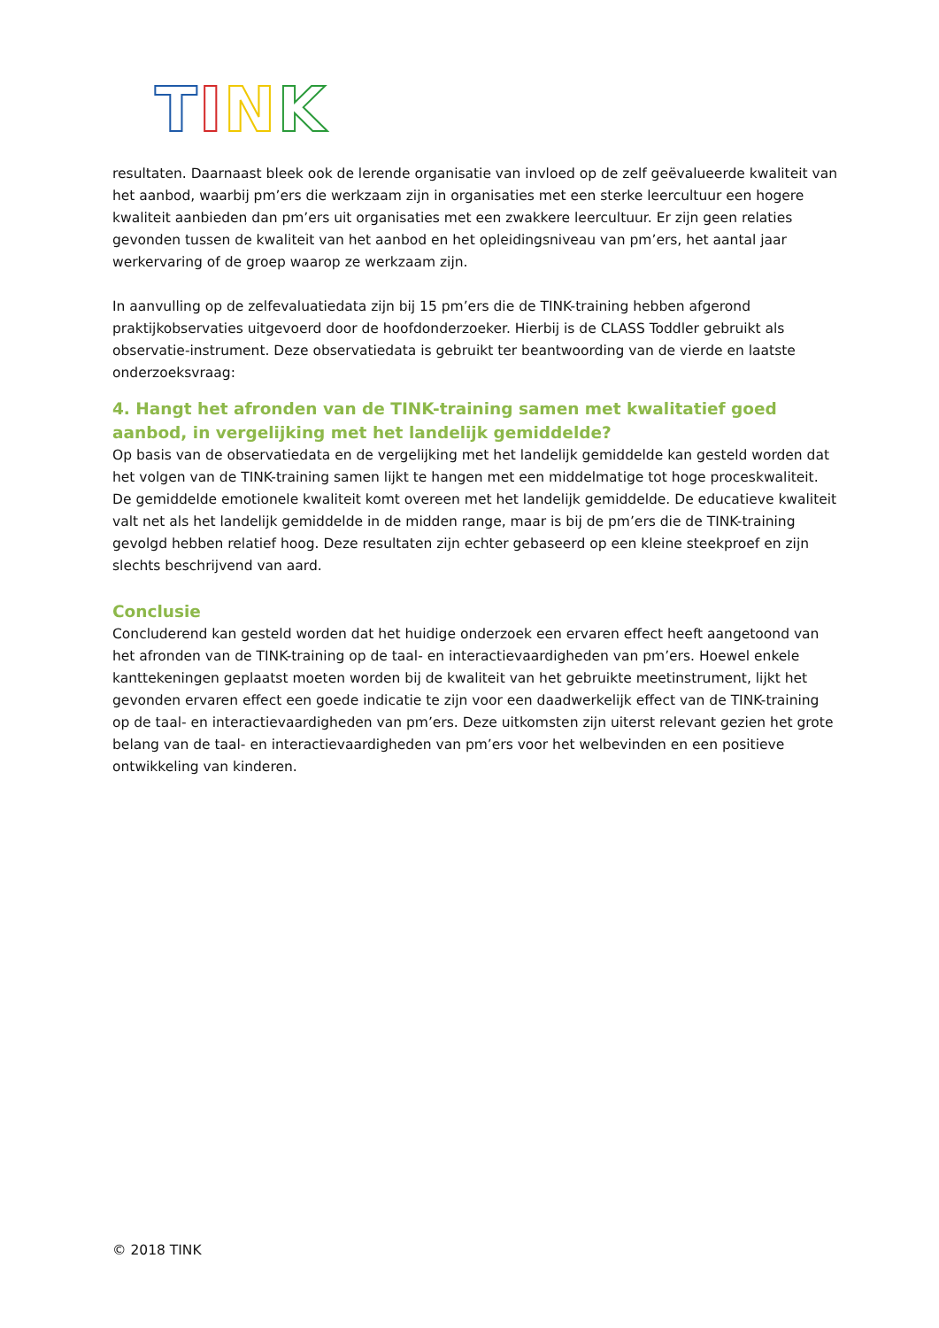TINK
resultaten. Daarnaast bleek ook de lerende organisatie van invloed op de zelf geëvalueerde kwaliteit van het aanbod, waarbij pm’ers die werkzaam zijn in organisaties met een sterke leercultuur een hogere kwaliteit aanbieden dan pm’ers uit organisaties met een zwakkere leercultuur. Er zijn geen relaties gevonden tussen de kwaliteit van het aanbod en het opleidingsniveau van pm’ers, het aantal jaar werkervaring of de groep waarop ze werkzaam zijn.
In aanvulling op de zelfevaluatiedata zijn bij 15 pm’ers die de TINK-training hebben afgerond praktijkobservaties uitgevoerd door de hoofdonderzoeker. Hierbij is de CLASS Toddler gebruikt als observatie-instrument. Deze observatiedata is gebruikt ter beantwoording van de vierde en laatste onderzoeksvraag:
4. Hangt het afronden van de TINK-training samen met kwalitatief goed aanbod, in vergelijking met het landelijk gemiddelde?
Op basis van de observatiedata en de vergelijking met het landelijk gemiddelde kan gesteld worden dat het volgen van de TINK-training samen lijkt te hangen met een middelmatige tot hoge proceskwaliteit. De gemiddelde emotionele kwaliteit komt overeen met het landelijk gemiddelde. De educatieve kwaliteit valt net als het landelijk gemiddelde in de midden range, maar is bij de pm’ers die de TINK-training gevolgd hebben relatief hoog. Deze resultaten zijn echter gebaseerd op een kleine steekproef en zijn slechts beschrijvend van aard.
Conclusie
Concluderend kan gesteld worden dat het huidige onderzoek een ervaren effect heeft aangetoond van het afronden van de TINK-training op de taal- en interactievaardigheden van pm’ers. Hoewel enkele kanttekeningen geplaatst moeten worden bij de kwaliteit van het gebruikte meetinstrument, lijkt het gevonden ervaren effect een goede indicatie te zijn voor een daadwerkelijk effect van de TINK-training op de taal- en interactievaardigheden van pm’ers. Deze uitkomsten zijn uiterst relevant gezien het grote belang van de taal- en interactievaardigheden van pm’ers voor het welbevinden en een positieve ontwikkeling van kinderen.
© 2018 TINK